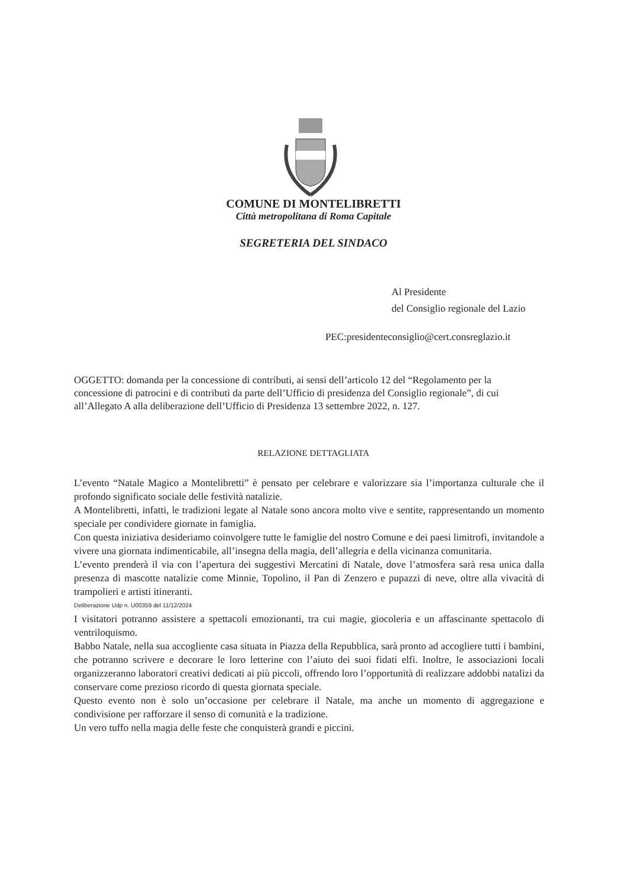COMUNE DI MONTELIBRETTI
Città metropolitana di Roma Capitale
SEGRETERIA DEL SINDACO
Al Presidente
del Consiglio regionale del Lazio
PEC:presidenteconsiglio@cert.consreglazio.it
OGGETTO: domanda per la concessione di contributi, ai sensi dell’articolo 12 del “Regolamento per la concessione di patrocini e di contributi da parte dell’Ufficio di presidenza del Consiglio regionale”, di cui all’Allegato A alla deliberazione dell’Ufficio di Presidenza 13 settembre 2022, n. 127.
RELAZIONE DETTAGLIATA
L’evento “Natale Magico a Montelibretti” è pensato per celebrare e valorizzare sia l’importanza culturale che il profondo significato sociale delle festività natalizie.
A Montelibretti, infatti, le tradizioni legate al Natale sono ancora molto vive e sentite, rappresentando un momento speciale per condividere giornate in famiglia.
Con questa iniziativa desideriamo coinvolgere tutte le famiglie del nostro Comune e dei paesi limitrofi, invitandole a vivere una giornata indimenticabile, all’insegna della magia, dell’allegria e della vicinanza comunitaria.
L’evento prenderà il via con l’apertura dei suggestivi Mercatini di Natale, dove l’atmosfera sarà resa unica dalla presenza di mascotte natalizie come Minnie, Topolino, il Pan di Zenzero e pupazzi di neve, oltre alla vivacità di trampolieri e artisti itineranti.
Deliberazione Udp n. U00359 del 11/12/2024
I visitatori potranno assistere a spettacoli emozionanti, tra cui magie, giocoleria e un affascinante spettacolo di ventriloquismo.
Babbo Natale, nella sua accogliente casa situata in Piazza della Repubblica, sarà pronto ad accogliere tutti i bambini, che potranno scrivere e decorare le loro letterine con l’aiuto dei suoi fidati elfi. Inoltre, le associazioni locali organizzeranno laboratori creativi dedicati ai più piccoli, offrendo loro l’opportunità di realizzare addobbi natalizi da conservare come prezioso ricordo di questa giornata speciale.
Questo evento non è solo un’occasione per celebrare il Natale, ma anche un momento di aggregazione e condivisione per rafforzare il senso di comunità e la tradizione.
Un vero tuffo nella magia delle feste che conquisterà grandi e piccini.